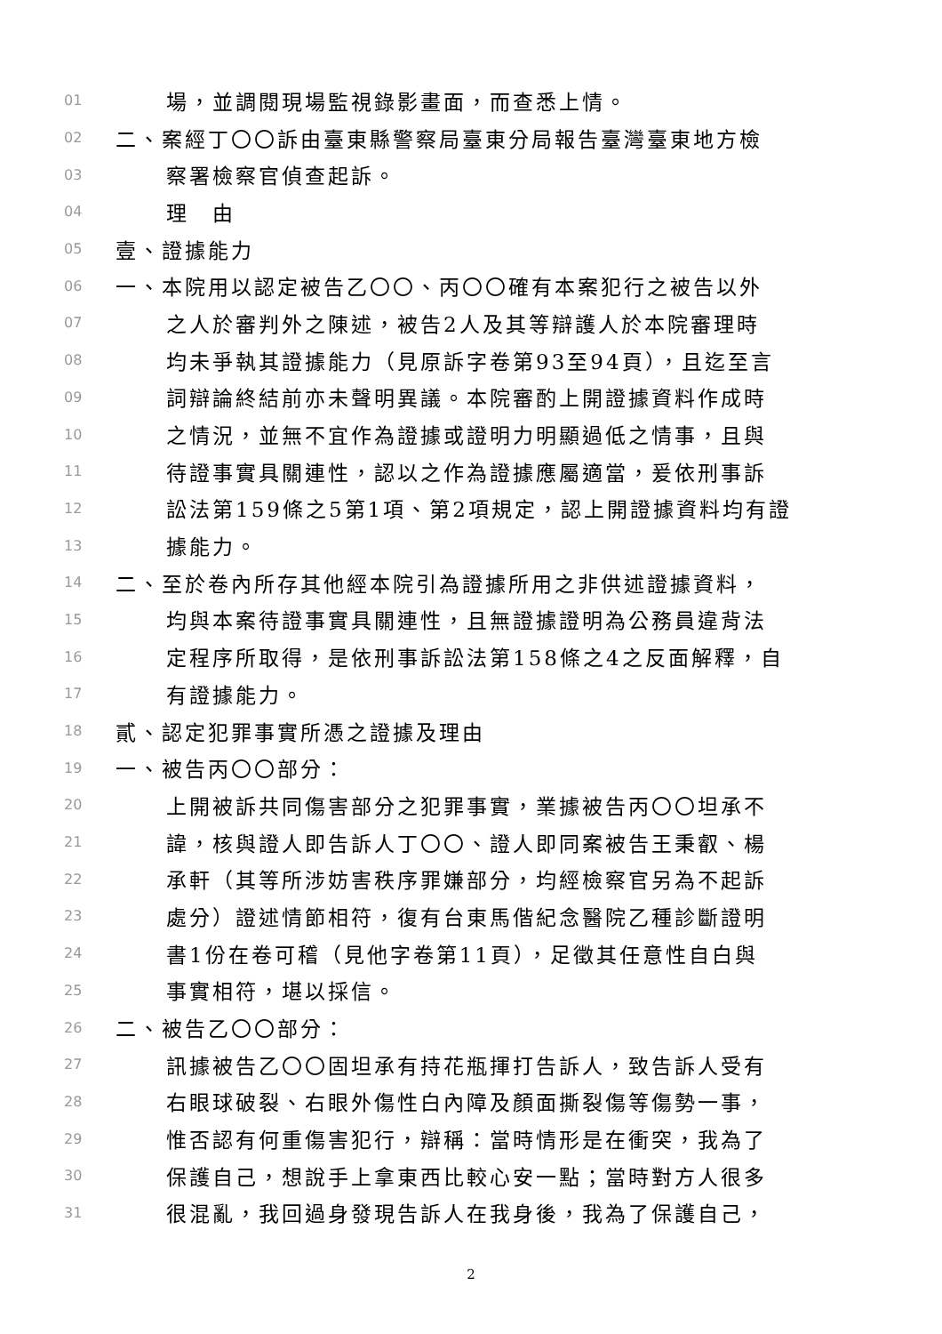01 場，並調閱現場監視錄影畫面，而查悉上情。
02 二、案經丁〇〇訴由臺東縣警察局臺東分局報告臺灣臺東地方檢
03 察署檢察官偵查起訴。
04 理　由
05 壹、證據能力
06 一、本院用以認定被告乙〇〇、丙〇〇確有本案犯行之被告以外
07 之人於審判外之陳述，被告2人及其等辯護人於本院審理時
08 均未爭執其證據能力（見原訴字卷第93至94頁），且迄至言
09 詞辯論終結前亦未聲明異議。本院審酌上開證據資料作成時
10 之情況，並無不宜作為證據或證明力明顯過低之情事，且與
11 待證事實具關連性，認以之作為證據應屬適當，爰依刑事訴
12 訟法第159條之5第1項、第2項規定，認上開證據資料均有證
13 據能力。
14 二、至於卷內所存其他經本院引為證據所用之非供述證據資料，
15 均與本案待證事實具關連性，且無證據證明為公務員違背法
16 定程序所取得，是依刑事訴訟法第158條之4之反面解釋，自
17 有證據能力。
18 貳、認定犯罪事實所憑之證據及理由
19 一、被告丙〇〇部分：
20 上開被訴共同傷害部分之犯罪事實，業據被告丙〇〇坦承不
21 諱，核與證人即告訴人丁〇〇、證人即同案被告王秉叡、楊
22 承軒（其等所涉妨害秩序罪嫌部分，均經檢察官另為不起訴
23 處分）證述情節相符，復有台東馬偕紀念醫院乙種診斷證明
24 書1份在卷可稽（見他字卷第11頁），足徵其任意性自白與
25 事實相符，堪以採信。
26 二、被告乙〇〇部分：
27 訊據被告乙〇〇固坦承有持花瓶揮打告訴人，致告訴人受有
28 右眼球破裂、右眼外傷性白內障及顏面撕裂傷等傷勢一事，
29 惟否認有何重傷害犯行，辯稱：當時情形是在衝突，我為了
30 保護自己，想說手上拿東西比較心安一點；當時對方人很多
31 很混亂，我回過身發現告訴人在我身後，我為了保護自己，
2